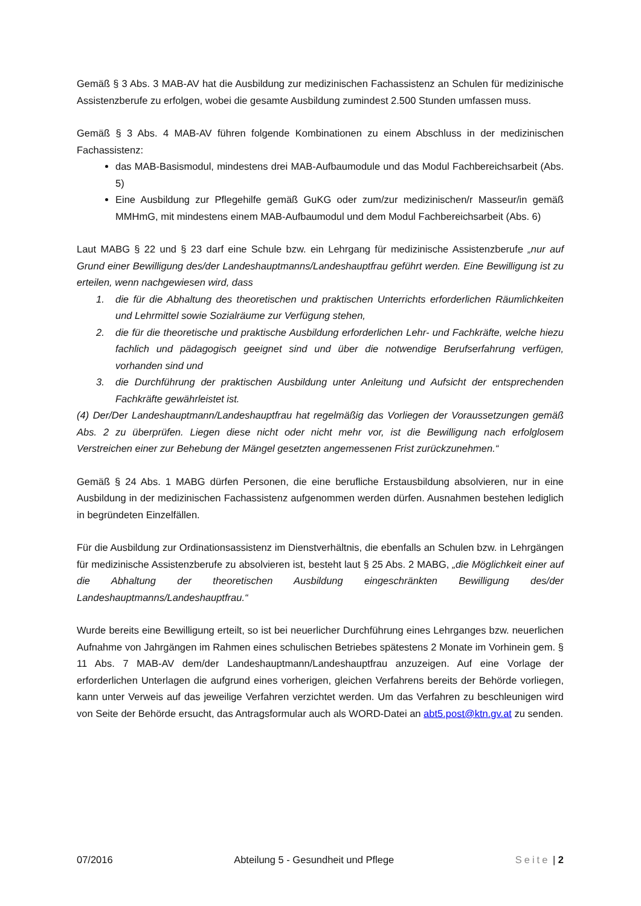Gemäß § 3 Abs. 3 MAB-AV hat die Ausbildung zur medizinischen Fachassistenz an Schulen für medizinische Assistenzberufe zu erfolgen, wobei die gesamte Ausbildung zumindest 2.500 Stunden umfassen muss.
Gemäß § 3 Abs. 4 MAB-AV führen folgende Kombinationen zu einem Abschluss in der medizinischen Fachassistenz:
das MAB-Basismodul, mindestens drei MAB-Aufbaumodule und das Modul Fachbereichsarbeit (Abs. 5)
Eine Ausbildung zur Pflegehilfe gemäß GuKG oder zum/zur medizinischen/r Masseur/in gemäß MMHmG, mit mindestens einem MAB-Aufbaumodul und dem Modul Fachbereichsarbeit (Abs. 6)
Laut MABG § 22 und § 23 darf eine Schule bzw. ein Lehrgang für medizinische Assistenzberufe „nur auf Grund einer Bewilligung des/der Landeshauptmanns/Landeshauptfrau geführt werden. Eine Bewilligung ist zu erteilen, wenn nachgewiesen wird, dass
1. die für die Abhaltung des theoretischen und praktischen Unterrichts erforderlichen Räumlichkeiten und Lehrmittel sowie Sozialräume zur Verfügung stehen,
2. die für die theoretische und praktische Ausbildung erforderlichen Lehr- und Fachkräfte, welche hiezu fachlich und pädagogisch geeignet sind und über die notwendige Berufserfahrung verfügen, vorhanden sind und
3. die Durchführung der praktischen Ausbildung unter Anleitung und Aufsicht der entsprechenden Fachkräfte gewährleistet ist.
(4) Der/Der Landeshauptmann/Landeshauptfrau hat regelmäßig das Vorliegen der Voraussetzungen gemäß Abs. 2 zu überprüfen. Liegen diese nicht oder nicht mehr vor, ist die Bewilligung nach erfolglosem Verstreichen einer zur Behebung der Mängel gesetzten angemessenen Frist zurückzunehmen.“
Gemäß § 24 Abs. 1 MABG dürfen Personen, die eine berufliche Erstausbildung absolvieren, nur in eine Ausbildung in der medizinischen Fachassistenz aufgenommen werden dürfen. Ausnahmen bestehen lediglich in begründeten Einzelfällen.
Für die Ausbildung zur Ordinationsassistenz im Dienstverhältnis, die ebenfalls an Schulen bzw. in Lehrgängen für medizinische Assistenzberufe zu absolvieren ist, besteht laut § 25 Abs. 2 MABG, „die Möglichkeit einer auf die Abhaltung der theoretischen Ausbildung eingeschränkten Bewilligung des/der Landeshauptmanns/Landeshauptfrau.“
Wurde bereits eine Bewilligung erteilt, so ist bei neuerlicher Durchführung eines Lehrganges bzw. neuerlichen Aufnahme von Jahrgängen im Rahmen eines schulischen Betriebes spätestens 2 Monate im Vorhinein gem. § 11 Abs. 7 MAB-AV dem/der Landeshauptmann/Landeshauptfrau anzuzeigen. Auf eine Vorlage der erforderlichen Unterlagen die aufgrund eines vorherigen, gleichen Verfahrens bereits der Behörde vorliegen, kann unter Verweis auf das jeweilige Verfahren verzichtet werden. Um das Verfahren zu beschleunigen wird von Seite der Behörde ersucht, das Antragsformular auch als WORD-Datei an abt5.post@ktn.gv.at zu senden.
07/2016 Abteilung 5 - Gesundheit und Pflege Seite | 2